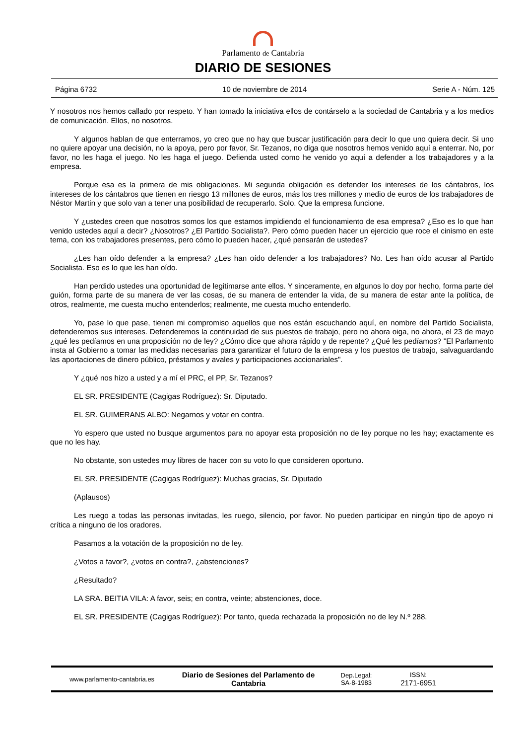Parlamento de Cantabria
DIARIO DE SESIONES
Página 6732 10 de noviembre de 2014 Serie A - Núm. 125
Y nosotros nos hemos callado por respeto. Y han tomado la iniciativa ellos de contárselo a la sociedad de Cantabria y a los medios de comunicación. Ellos, no nosotros.
Y algunos hablan de que enterramos, yo creo que no hay que buscar justificación para decir lo que uno quiera decir. Si uno no quiere apoyar una decisión, no la apoya, pero por favor, Sr. Tezanos, no diga que nosotros hemos venido aquí a enterrar. No, por favor, no les haga el juego. No les haga el juego. Defienda usted como he venido yo aquí a defender a los trabajadores y a la empresa.
Porque esa es la primera de mis obligaciones. Mi segunda obligación es defender los intereses de los cántabros, los intereses de los cántabros que tienen en riesgo 13 millones de euros, más los tres millones y medio de euros de los trabajadores de Néstor Martin y que solo van a tener una posibilidad de recuperarlo. Solo. Que la empresa funcione.
Y ¿ustedes creen que nosotros somos los que estamos impidiendo el funcionamiento de esa empresa? ¿Eso es lo que han venido ustedes aquí a decir? ¿Nosotros? ¿El Partido Socialista?. Pero cómo pueden hacer un ejercicio que roce el cinismo en este tema, con los trabajadores presentes, pero cómo lo pueden hacer, ¿qué pensarán de ustedes?
¿Les han oído defender a la empresa? ¿Les han oído defender a los trabajadores? No. Les han oído acusar al Partido Socialista. Eso es lo que les han oído.
Han perdido ustedes una oportunidad de legitimarse ante ellos. Y sinceramente, en algunos lo doy por hecho, forma parte del guión, forma parte de su manera de ver las cosas, de su manera de entender la vida, de su manera de estar ante la política, de otros, realmente, me cuesta mucho entenderlos; realmente, me cuesta mucho entenderlo.
Yo, pase lo que pase, tienen mi compromiso aquellos que nos están escuchando aquí, en nombre del Partido Socialista, defenderemos sus intereses. Defenderemos la continuidad de sus puestos de trabajo, pero no ahora oiga, no ahora, el 23 de mayo ¿qué les pedíamos en una proposición no de ley? ¿Cómo dice que ahora rápido y de repente? ¿Qué les pedíamos? "El Parlamento insta al Gobierno a tomar las medidas necesarias para garantizar el futuro de la empresa y los puestos de trabajo, salvaguardando las aportaciones de dinero público, préstamos y avales y participaciones accionariales".
Y ¿qué nos hizo a usted y a mí el PRC, el PP, Sr. Tezanos?
EL SR. PRESIDENTE (Cagigas Rodríguez): Sr. Diputado.
EL SR. GUIMERANS ALBO: Negarnos y votar en contra.
Yo espero que usted no busque argumentos para no apoyar esta proposición no de ley porque no les hay; exactamente es que no les hay.
No obstante, son ustedes muy libres de hacer con su voto lo que consideren oportuno.
EL SR. PRESIDENTE (Cagigas Rodríguez): Muchas gracias, Sr. Diputado
(Aplausos)
Les ruego a todas las personas invitadas, les ruego, silencio, por favor. No pueden participar en ningún tipo de apoyo ni crítica a ninguno de los oradores.
Pasamos a la votación de la proposición no de ley.
¿Votos a favor?, ¿votos en contra?, ¿abstenciones?
¿Resultado?
LA SRA. BEITIA VILA: A favor, seis; en contra, veinte; abstenciones, doce.
EL SR. PRESIDENTE (Cagigas Rodríguez): Por tanto, queda rechazada la proposición no de ley N.º 288.
www.parlamento-cantabria.es
Diario de Sesiones del Parlamento de Cantabria
Dep.Legal:
SA-8-1983
ISSN:
2171-6951